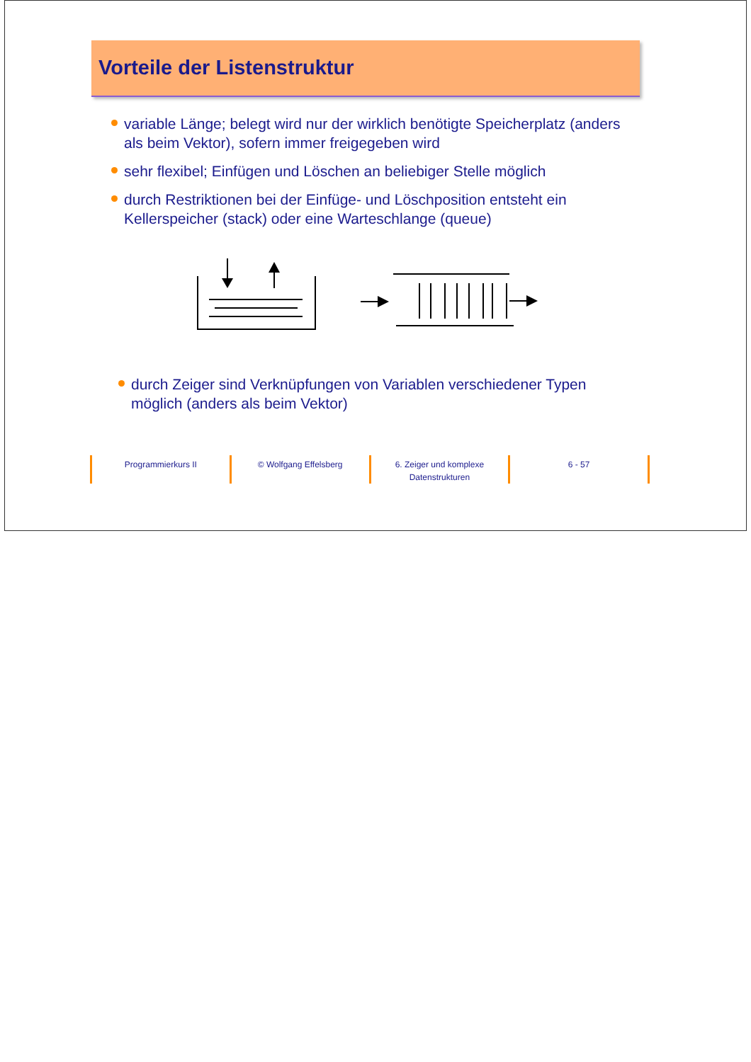Vorteile der Listenstruktur
variable Länge; belegt wird nur der wirklich benötigte Speicherplatz (anders als beim Vektor), sofern immer freigegeben wird
sehr flexibel; Einfügen und Löschen an beliebiger Stelle möglich
durch Restriktionen bei der Einfüge- und Löschposition entsteht ein Kellerspeicher (stack) oder eine Warteschlange (queue)
durch Zeiger sind Verknüpfungen von Variablen verschiedener Typen möglich (anders als beim Vektor)
Programmierkurs II © Wolfgang Effelsberg 6. Zeiger und komplexe
Datenstrukturen
6 - 57